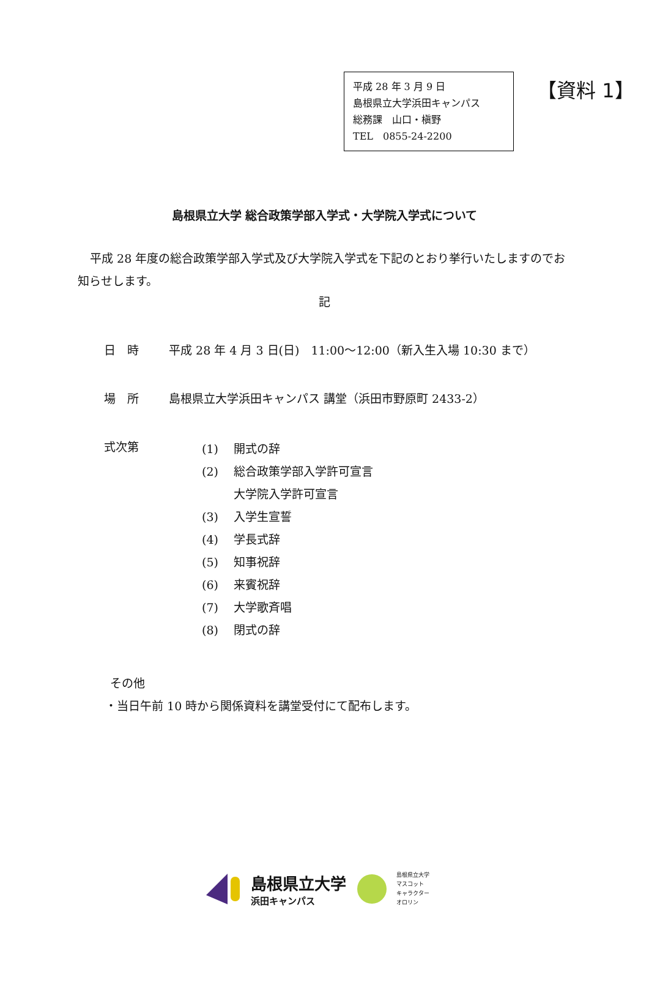平成 28 年 3 月 9 日
島根県立大学浜田キャンパス
総務課　山口・槇野
TEL　0855-24-2200
【資料 1】
島根県立大学 総合政策学部入学式・大学院入学式について
平成 28 年度の総合政策学部入学式及び大学院入学式を下記のとおり挙行いたしますのでお知らせします。
記
日　時 平成 28 年 4 月 3 日(日)　11:00～12:00（新入生入場 10:30 まで）
場　所 島根県立大学浜田キャンパス 講堂（浜田市野原町 2433-2）
式次第
(1) 開式の辞
(2) 総合政策学部入学許可宣言
大学院入学許可宣言
(3) 入学生宣誓
(4) 学長式辞
(5) 知事祝辞
(6) 来賓祝辞
(7) 大学歌斉唱
(8) 閉式の辞
その他
・当日午前 10 時から関係資料を講堂受付にて配布します。
島根県立大学
浜田キャンパス
島根県立大学
マスコット
キャラクター
オロリン